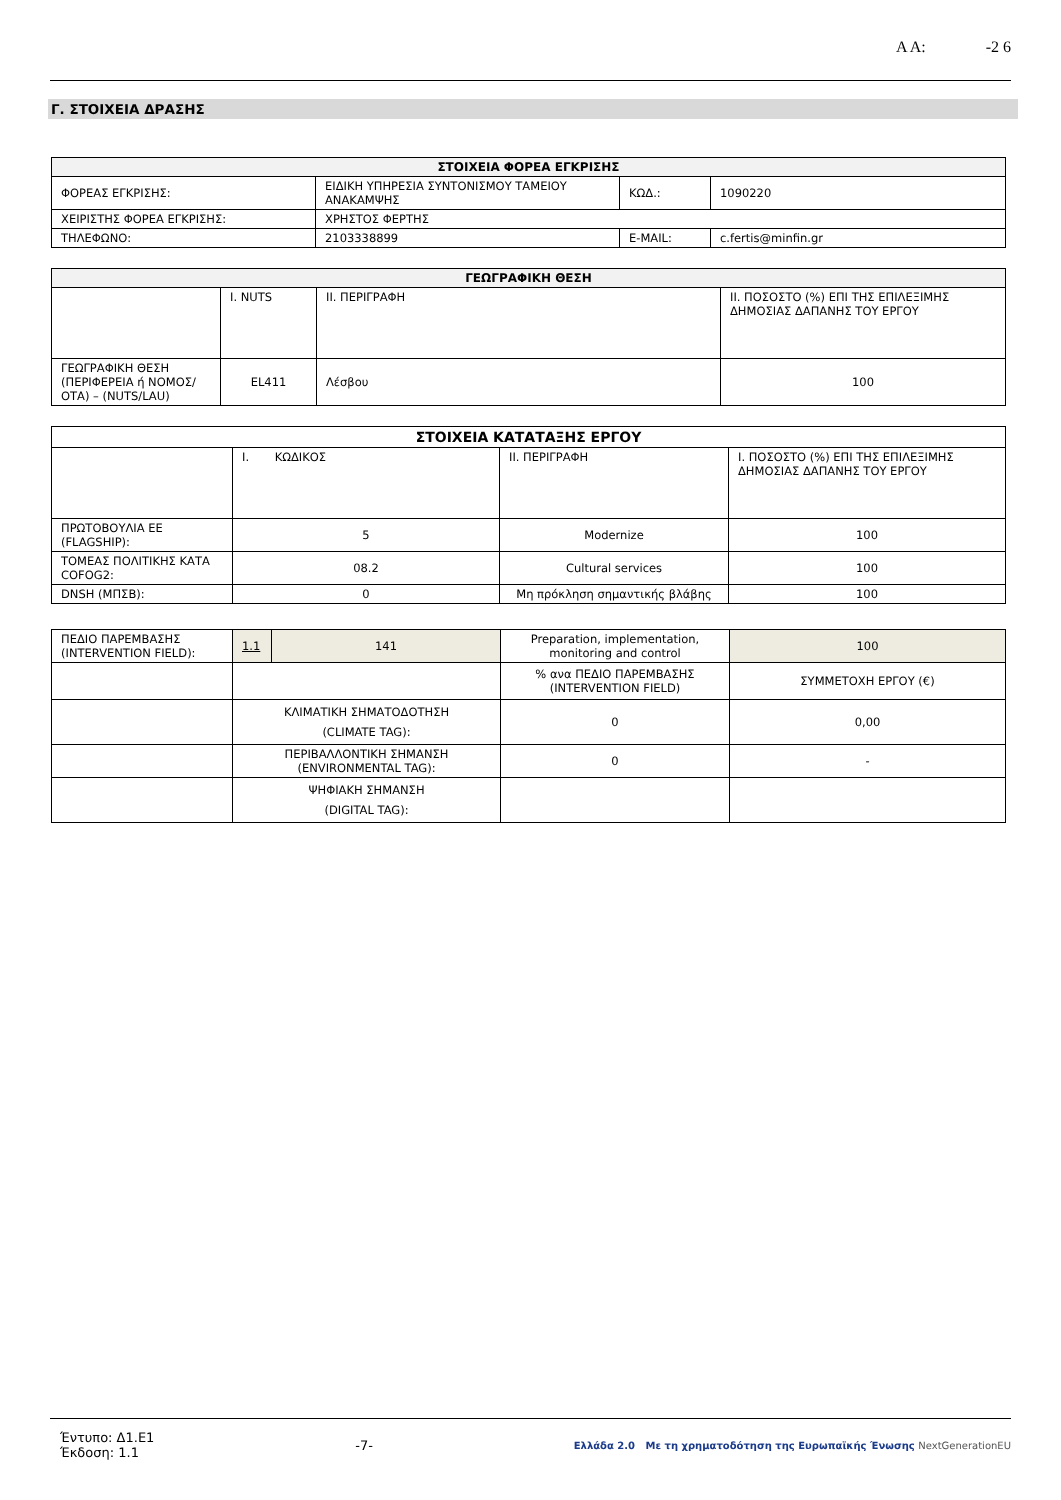Α Α: -2 6
Γ. ΣΤΟΙΧΕΙΑ ΔΡΑΣΗΣ
| ΣΤΟΙΧΕΙΑ ΦΟΡΕΑ ΕΓΚΡΙΣΗΣ | | | |
| --- | --- | --- | --- |
| ΦΟΡΕΑΣ ΕΓΚΡΙΣΗΣ: | ΕΙΔΙΚΗ ΥΠΗΡΕΣΙΑ ΣΥΝΤΟΝΙΣΜΟΥ ΤΑΜΕΙΟΥ ΑΝΑΚΑΜΨΗΣ | ΚΩΔ.: | 1090220 |
| ΧΕΙΡΙΣΤΗΣ ΦΟΡΕΑ ΕΓΚΡΙΣΗΣ: | ΧΡΗΣΤΟΣ ΦΕΡΤΗΣ | | |
| ΤΗΛΕΦΩΝΟ: | 2103338899 | E-MAIL: | c.fertis@minfin.gr |
| ΓΕΩΓΡΑΦΙΚΗ ΘΕΣΗ | | | |
| --- | --- | --- | --- |
| | I. NUTS | II. ΠΕΡΙΓΡΑΦΗ | II. ΠΟΣΟΣΤΟ (%) ΕΠΙ ΤΗΣ ΕΠΙΛΕΞΙΜΗΣ ΔΗΜΟΣΙΑΣ ΔΑΠΑΝΗΣ ΤΟΥ ΕΡΓΟΥ |
| ΓΕΩΓΡΑΦΙΚΗ ΘΕΣΗ (ΠΕΡΙΦΕΡΕΙΑ ή ΝΟΜΟΣ/ΟΤΑ) – (NUTS/LAU) | EL411 | Λέσβου | 100 |
| ΣΤΟΙΧΕΙΑ ΚΑΤΑΤΑΞΗΣ ΕΡΓΟΥ | | | |
| | I. ΚΩΔΙΚΟΣ | II. ΠΕΡΙΓΡΑΦΗ | I. ΠΟΣΟΣΤΟ (%) ΕΠΙ ΤΗΣ ΕΠΙΛΕΞΙΜΗΣ ΔΗΜΟΣΙΑΣ ΔΑΠΑΝΗΣ ΤΟΥ ΕΡΓΟΥ |
| ΠΡΩΤΟΒΟΥΛΙΑ ΕΕ (FLAGSHIP): | 5 | Modernize | 100 |
| ΤΟΜΕΑΣ ΠΟΛΙΤΙΚΗΣ ΚΑΤΑ COFOG2: | 08.2 | Cultural services | 100 |
| DNSH (ΜΠΣΒ): | 0 | Μη πρόκληση σημαντικής βλάβης | 100 |
| ΠΕΔΙΟ ΠΑΡΕΜΒΑΣΗΣ (INTERVENTION FIELD): | 1.1 | 141 | Preparation, implementation, monitoring and control | 100 |
| | | | % ανα ΠΕΔΙΟ ΠΑΡΕΜΒΑΣΗΣ (INTERVENTION FIELD) | ΣΥΜΜΕΤΟΧΗ ΕΡΓΟΥ (€) |
| | ΚΛΙΜΑΤΙΚΗ ΣΗΜΑΤΟΔΟΤΗΣΗ (CLIMATE TAG): | | 0 | 0,00 |
| | ΠΕΡΙΒΑΛΛΟΝΤΙΚΗ ΣΗΜΑΝΣΗ (ENVIRONMENTAL TAG): | | 0 | - |
| | ΨΗΦΙΑΚΗ ΣΗΜΑΝΣΗ (DIGITAL TAG): | | | |
Έντυπο: Δ1.Ε1
Έκδοση: 1.1
-7-
Ελλάδα 2.0 Με τη χρηματοδότηση της Ευρωπαϊκής Ένωσης NextGenerationEU